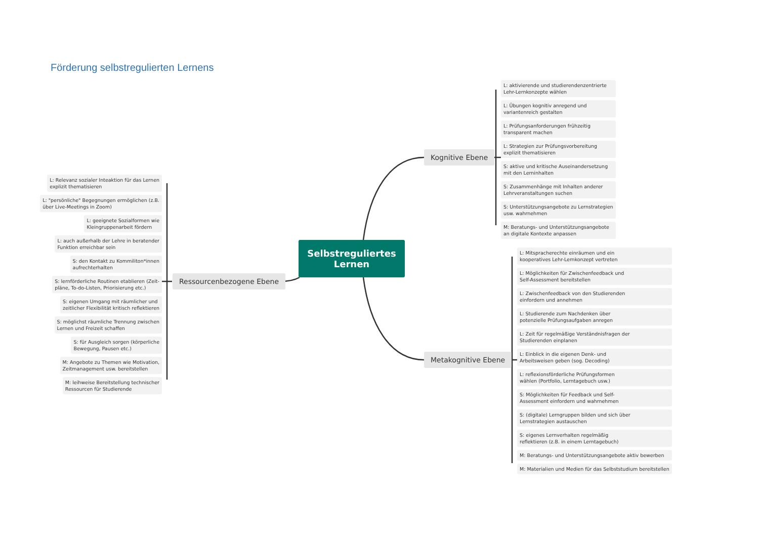Förderung selbstregulierten Lernens
Selbstreguliertes
Lernen
Kognitive Ebene
Metakognitive Ebene
Ressourcenbezogene Ebene
L: Relevanz sozialer Inteaktion für das Lernen
explizit thematisieren
L: "persönliche" Begegnungen ermöglichen (z.B.
über Live-Meetings in Zoom)
L: geeignete Sozialformen wie
Kleingruppenarbeit fördern
L: auch außerhalb der Lehre in beratender
Funktion erreichbar sein
S: den Kontakt zu Kommiliton*innen
aufrechterhalten
S: lernförderliche Routinen etablieren (Zeit-
pläne, To-do-Listen, Priorisierung etc.)
S: eigenen Umgang mit räumlicher und
zeitlicher Flexibilität kritisch reflektieren
S: möglichst räumliche Trennung zwischen
Lernen und Freizeit schaffen
S: für Ausgleich sorgen (körperliche
Bewegung, Pausen etc.)
M: Angebote zu Themen wie Motivation,
Zeitmanagement usw. bereitstellen
M: leihweise Bereitstellung technischer
Ressourcen für Studierende
L: aktivierende und studierendenzentrierte
Lehr-Lernkonzepte wählen
L: Übungen kognitiv anregend und
variantenreich gestalten
L: Prüfungsanforderungen frühzeitig
transparent machen
L: Strategien zur Prüfungsvorbereitung
explizit thematisieren
S: aktive und kritische Auseinandersetzung
mit den Lerninhalten
S: Zusammenhänge mit Inhalten anderer
Lehrveranstaltungen suchen
S: Unterstützungsangebote zu Lernstrategien
usw. wahrnehmen
M: Beratungs- und Unterstützungsangebote
an digitale Kontexte anpassen
L: Mitspracherechte einräumen und ein
kooperatives Lehr-Lernkonzept vertreten
L: Möglichkeiten für Zwischenfeedback und
Self-Assessment bereitstellen
L: Zwischenfeedback von den Studierenden
einfordern und annehmen
L: Studierende zum Nachdenken über
potenzielle Prüfungsaufgaben anregen
L: Zeit für regelmäßige Verständnisfragen der
Studierenden einplanen
L: Einblick in die eigenen Denk- und
Arbeitsweisen geben (sog. Decoding)
L: reflexionsförderliche Prüfungsformen
wählen (Portfolio, Lerntagebuch usw.)
S: Möglichkeiten für Feedback und Self-
Assessment einfordern und wahrnehmen
S: (digitale) Lerngruppen bilden und sich über
Lernstrategien austauschen
S: eigenes Lernverhalten regelmäßig
reflektieren (z.B. in einem Lerntagebuch)
M: Beratungs- und Unterstützungsangebote aktiv bewerben
M: Materialien und Medien für das Selbststudium bereitstellen